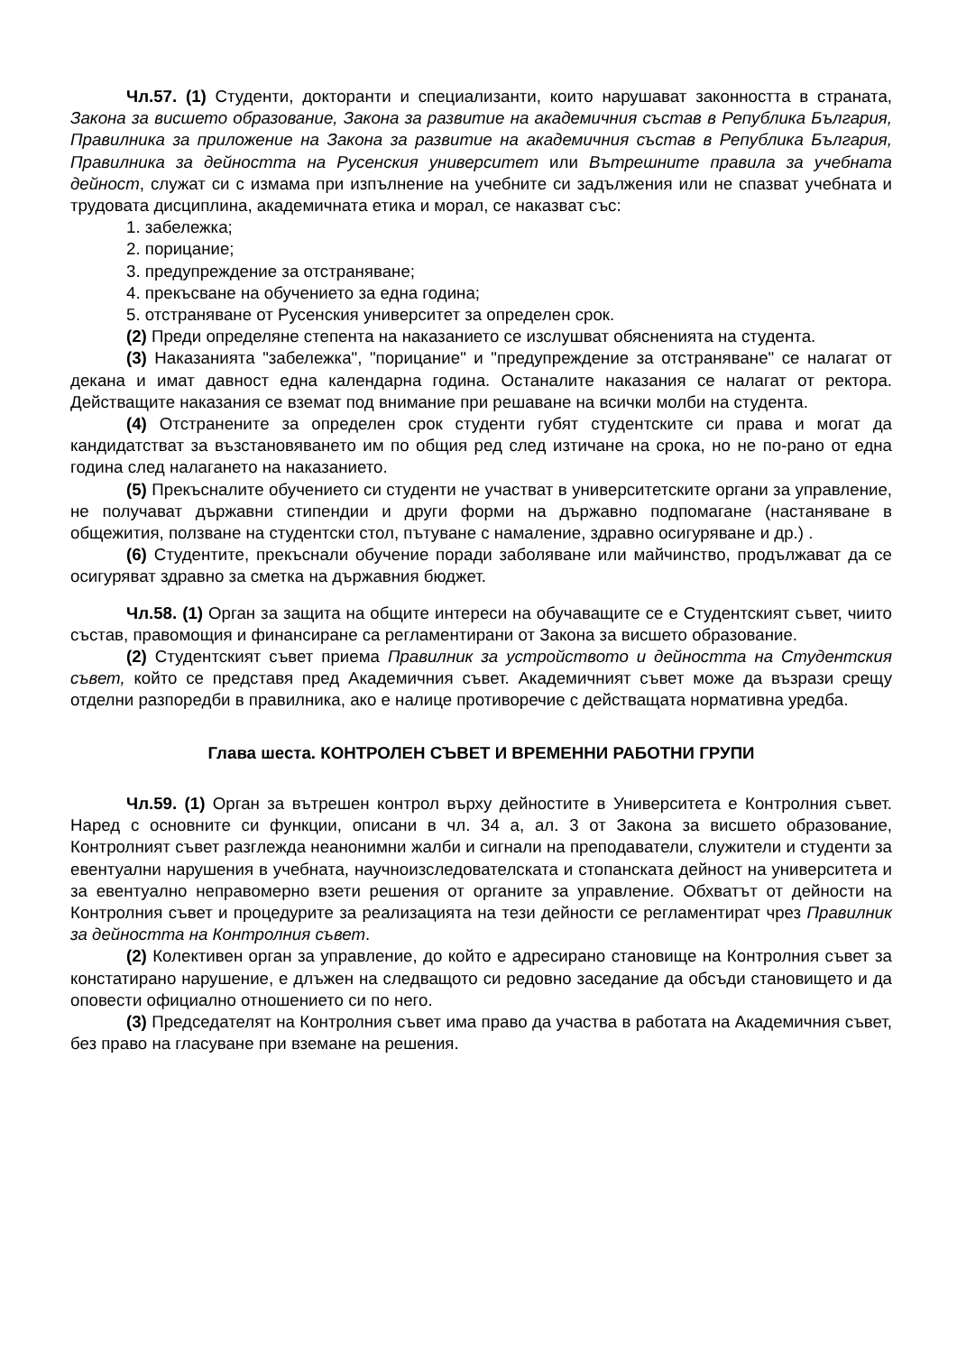Чл.57. (1) Студенти, докторанти и специализанти, които нарушават законността в страната, Закона за висшето образование, Закона за развитие на академичния състав в Република България, Правилника за приложение на Закона за развитие на академичния състав в Република България, Правилника за дейността на Русенския университет или Вътрешните правила за учебната дейност, служат си с измама при изпълнение на учебните си задължения или не спазват учебната и трудовата дисциплина, академичната етика и морал, се наказват със:
1. забележка;
2. порицание;
3. предупреждение за отстраняване;
4. прекъсване на обучението за една година;
5. отстраняване от Русенския университет за определен срок.
(2) Преди определяне степента на наказанието се изслушват обясненията на студента.
(3) Наказанията "забележка", "порицание" и "предупреждение за отстраняване" се налагат от декана и имат давност една календарна година. Останалите наказания се налагат от ректора. Действащите наказания се вземат под внимание при решаване на всички молби на студента.
(4) Отстранените за определен срок студенти губят студентските си права и могат да кандидатстват за възстановяването им по общия ред след изтичане на срока, но не по-рано от една година след налагането на наказанието.
(5) Прекъсналите обучението си студенти не участват в университетските органи за управление, не получават държавни стипендии и други форми на държавно подпомагане (настаняване в общежития, ползване на студентски стол, пътуване с намаление, здравно осигуряване и др.) .
(6) Студентите, прекъснали обучение поради заболяване или майчинство, продължават да се осигуряват здравно за сметка на държавния бюджет.
Чл.58. (1) Орган за защита на общите интереси на обучаващите се е Студентският съвет, чиито състав, правомощия и финансиране са регламентирани от Закона за висшето образование.
(2) Студентският съвет приема Правилник за устройството и дейността на Студентския съвет, който се представя пред Академичния съвет. Академичният съвет може да възрази срещу отделни разпоредби в правилника, ако е налице противоречие с действащата нормативна уредба.
Глава шеста. КОНТРОЛЕН СЪВЕТ И ВРЕМЕННИ РАБОТНИ ГРУПИ
Чл.59. (1) Орган за вътрешен контрол върху дейностите в Университета е Контролния съвет. Наред с основните си функции, описани в чл. 34 а, ал. 3 от Закона за висшето образование, Контролният съвет разглежда неанонимни жалби и сигнали на преподаватели, служители и студенти за евентуални нарушения в учебната, научноизследователската и стопанската дейност на университета и за евентуално неправомерно взети решения от органите за управление. Обхватът от дейности на Контролния съвет и процедурите за реализацията на тези дейности се регламентират чрез Правилник за дейността на Контролния съвет.
(2) Колективен орган за управление, до който е адресирано становище на Контролния съвет за констатирано нарушение, е длъжен на следващото си редовно заседание да обсъди становището и да оповести официално отношението си по него.
(3) Председателят на Контролния съвет има право да участва в работата на Академичния съвет, без право на гласуване при вземане на решения.